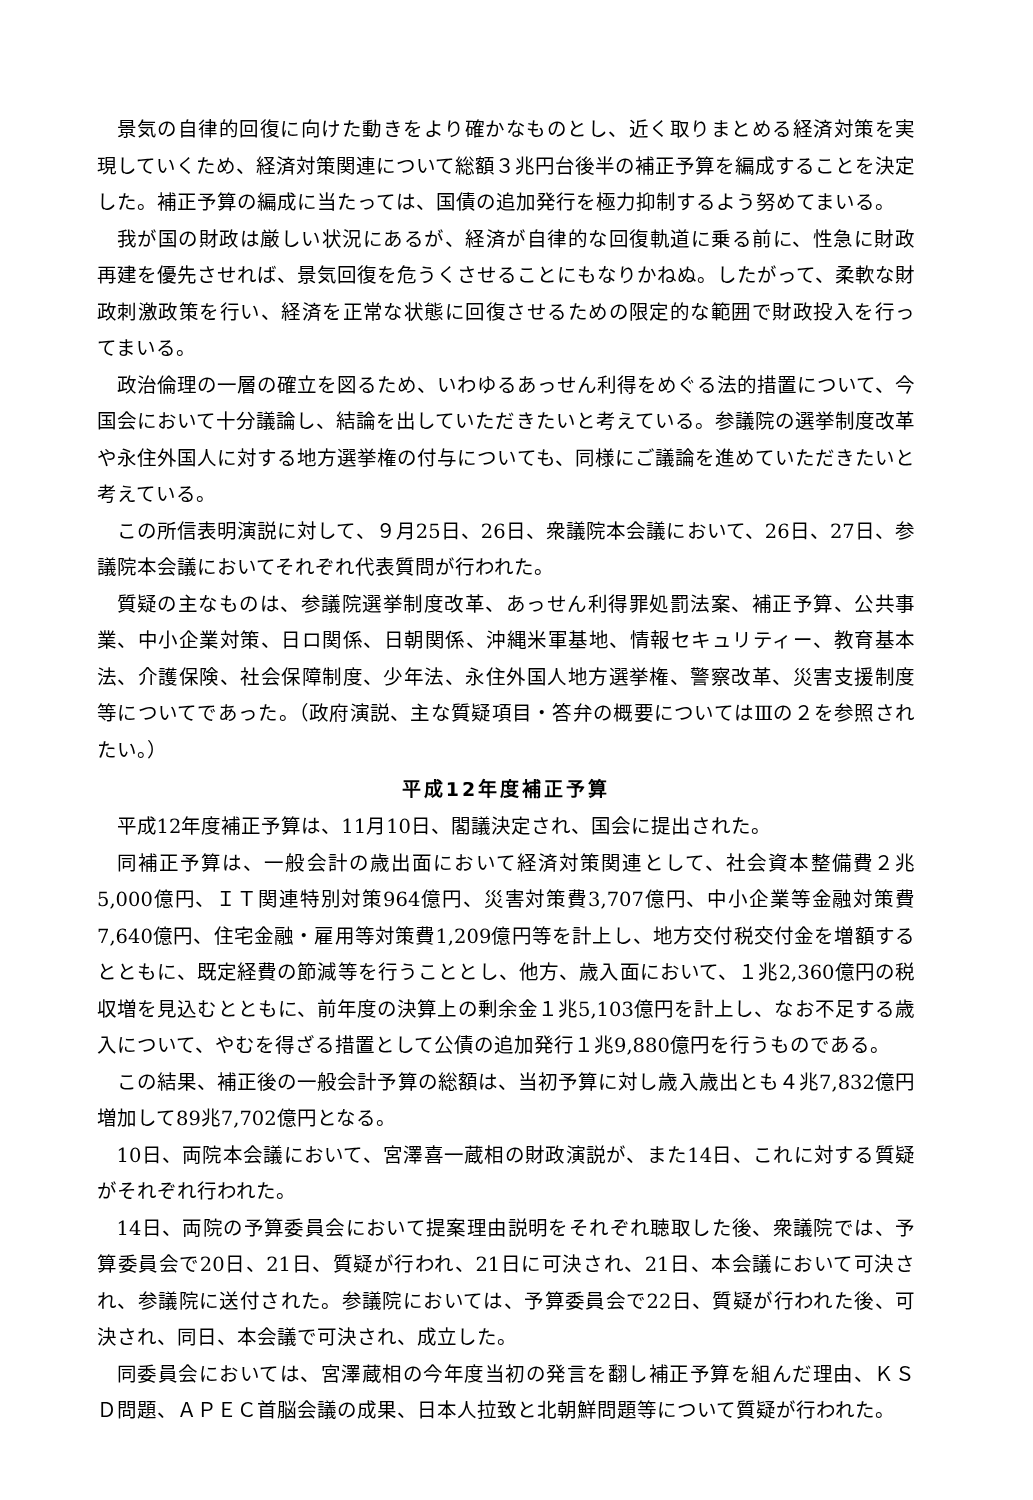景気の自律的回復に向けた動きをより確かなものとし、近く取りまとめる経済対策を実現していくため、経済対策関連について総額３兆円台後半の補正予算を編成することを決定した。補正予算の編成に当たっては、国債の追加発行を極力抑制するよう努めてまいる。
我が国の財政は厳しい状況にあるが、経済が自律的な回復軌道に乗る前に、性急に財政再建を優先させれば、景気回復を危うくさせることにもなりかねぬ。したがって、柔軟な財政刺激政策を行い、経済を正常な状態に回復させるための限定的な範囲で財政投入を行ってまいる。
政治倫理の一層の確立を図るため、いわゆるあっせん利得をめぐる法的措置について、今国会において十分議論し、結論を出していただきたいと考えている。参議院の選挙制度改革や永住外国人に対する地方選挙権の付与についても、同様にご議論を進めていただきたいと考えている。
この所信表明演説に対して、９月25日、26日、衆議院本会議において、26日、27日、参議院本会議においてそれぞれ代表質問が行われた。
質疑の主なものは、参議院選挙制度改革、あっせん利得罪処罰法案、補正予算、公共事業、中小企業対策、日ロ関係、日朝関係、沖縄米軍基地、情報セキュリティー、教育基本法、介護保険、社会保障制度、少年法、永住外国人地方選挙権、警察改革、災害支援制度等についてであった。（政府演説、主な質疑項目・答弁の概要についてはⅢの２を参照されたい。）
平成12年度補正予算
平成12年度補正予算は、11月10日、閣議決定され、国会に提出された。
同補正予算は、一般会計の歳出面において経済対策関連として、社会資本整備費２兆5,000億円、ＩＴ関連特別対策964億円、災害対策費3,707億円、中小企業等金融対策費7,640億円、住宅金融・雇用等対策費1,209億円等を計上し、地方交付税交付金を増額するとともに、既定経費の節減等を行うこととし、他方、歳入面において、１兆2,360億円の税収増を見込むとともに、前年度の決算上の剰余金１兆5,103億円を計上し、なお不足する歳入について、やむを得ざる措置として公債の追加発行１兆9,880億円を行うものである。
この結果、補正後の一般会計予算の総額は、当初予算に対し歳入歳出とも４兆7,832億円増加して89兆7,702億円となる。
10日、両院本会議において、宮澤喜一蔵相の財政演説が、また14日、これに対する質疑がそれぞれ行われた。
14日、両院の予算委員会において提案理由説明をそれぞれ聴取した後、衆議院では、予算委員会で20日、21日、質疑が行われ、21日に可決され、21日、本会議において可決され、参議院に送付された。参議院においては、予算委員会で22日、質疑が行われた後、可決され、同日、本会議で可決され、成立した。
同委員会においては、宮澤蔵相の今年度当初の発言を翻し補正予算を組んだ理由、ＫＳＤ問題、ＡＰＥＣ首脳会議の成果、日本人拉致と北朝鮮問題等について質疑が行われた。